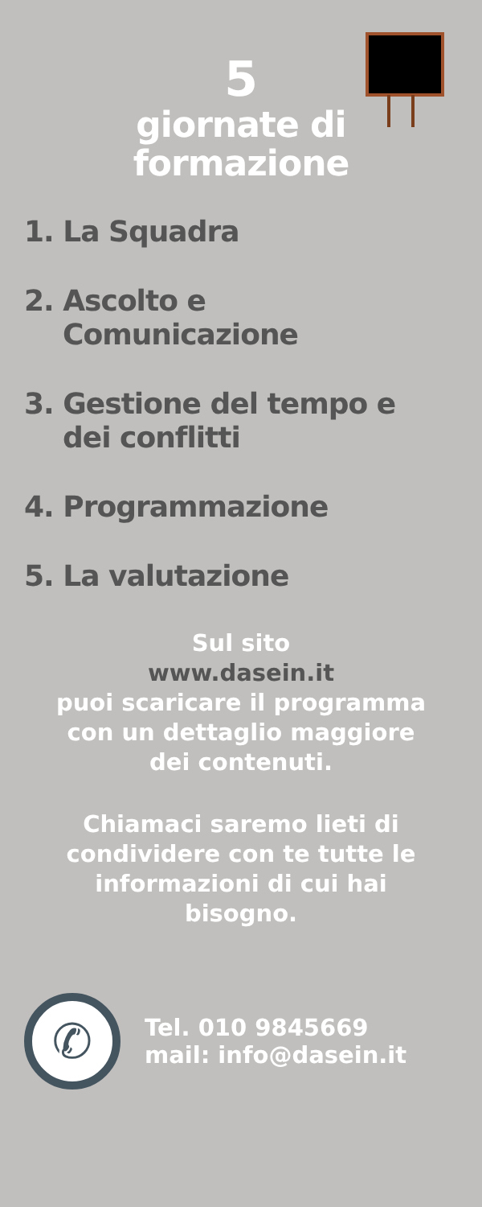5
giornate di
formazione
1. La Squadra
2. Ascolto e
Comunicazione
3. Gestione del tempo e
dei conflitti
4. Programmazione
5. La valutazione
Sul sito
www.dasein.it
puoi scaricare il programma
con un dettaglio maggiore
dei contenuti.
Chiamaci saremo lieti di
condividere con te tutte le
informazioni di cui hai
bisogno.
✆
Tel. 010 9845669
mail: info@dasein.it